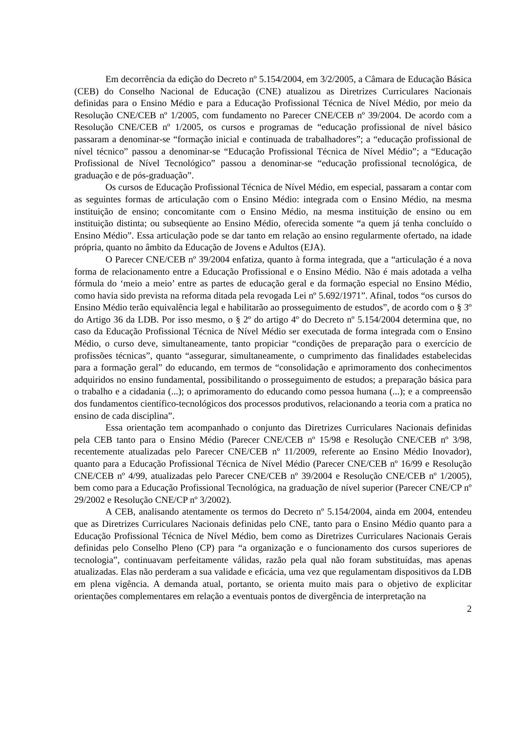Em decorrência da edição do Decreto nº 5.154/2004, em 3/2/2005, a Câmara de Educação Básica (CEB) do Conselho Nacional de Educação (CNE) atualizou as Diretrizes Curriculares Nacionais definidas para o Ensino Médio e para a Educação Profissional Técnica de Nível Médio, por meio da Resolução CNE/CEB nº 1/2005, com fundamento no Parecer CNE/CEB nº 39/2004. De acordo com a Resolução CNE/CEB nº 1/2005, os cursos e programas de “educação profissional de nível básico passaram a denominar-se “formação inicial e continuada de trabalhadores”; a “educação profissional de nível técnico” passou a denominar-se “Educação Profissional Técnica de Nível Médio”; a “Educação Profissional de Nível Tecnológico” passou a denominar-se “educação profissional tecnológica, de graduação e de pós-graduação”.
Os cursos de Educação Profissional Técnica de Nível Médio, em especial, passaram a contar com as seguintes formas de articulação com o Ensino Médio: integrada com o Ensino Médio, na mesma instituição de ensino; concomitante com o Ensino Médio, na mesma instituição de ensino ou em instituição distinta; ou subseqüente ao Ensino Médio, oferecida somente “a quem já tenha concluído o Ensino Médio”. Essa articulação pode se dar tanto em relação ao ensino regularmente ofertado, na idade própria, quanto no âmbito da Educação de Jovens e Adultos (EJA).
O Parecer CNE/CEB nº 39/2004 enfatiza, quanto à forma integrada, que a “articulação é a nova forma de relacionamento entre a Educação Profissional e o Ensino Médio. Não é mais adotada a velha fórmula do ‘meio a meio’ entre as partes de educação geral e da formação especial no Ensino Médio, como havia sido prevista na reforma ditada pela revogada Lei nº 5.692/1971”. Afinal, todos “os cursos do Ensino Médio terão equivalência legal e habilitarão ao prosseguimento de estudos”, de acordo com o § 3º do Artigo 36 da LDB. Por isso mesmo, o § 2º do artigo 4º do Decreto nº 5.154/2004 determina que, no caso da Educação Profissional Técnica de Nível Médio ser executada de forma integrada com o Ensino Médio, o curso deve, simultaneamente, tanto propiciar “condições de preparação para o exercício de profissões técnicas”, quanto “assegurar, simultaneamente, o cumprimento das finalidades estabelecidas para a formação geral” do educando, em termos de “consolidação e aprimoramento dos conhecimentos adquiridos no ensino fundamental, possibilitando o prosseguimento de estudos; a preparação básica para o trabalho e a cidadania (...); o aprimoramento do educando como pessoa humana (...); e a compreensão dos fundamentos científico-tecnológicos dos processos produtivos, relacionando a teoria com a pratica no ensino de cada disciplina”.
Essa orientação tem acompanhado o conjunto das Diretrizes Curriculares Nacionais definidas pela CEB tanto para o Ensino Médio (Parecer CNE/CEB nº 15/98 e Resolução CNE/CEB nº 3/98, recentemente atualizadas pelo Parecer CNE/CEB nº 11/2009, referente ao Ensino Médio Inovador), quanto para a Educação Profissional Técnica de Nível Médio (Parecer CNE/CEB nº 16/99 e Resolução CNE/CEB nº 4/99, atualizadas pelo Parecer CNE/CEB nº 39/2004 e Resolução CNE/CEB nº 1/2005), bem como para a Educação Profissional Tecnológica, na graduação de nível superior (Parecer CNE/CP nº 29/2002 e Resolução CNE/CP nº 3/2002).
A CEB, analisando atentamente os termos do Decreto nº 5.154/2004, ainda em 2004, entendeu que as Diretrizes Curriculares Nacionais definidas pelo CNE, tanto para o Ensino Médio quanto para a Educação Profissional Técnica de Nível Médio, bem como as Diretrizes Curriculares Nacionais Gerais definidas pelo Conselho Pleno (CP) para “a organização e o funcionamento dos cursos superiores de tecnologia”, continuavam perfeitamente válidas, razão pela qual não foram substituídas, mas apenas atualizadas. Elas não perderam a sua validade e eficácia, uma vez que regulamentam dispositivos da LDB em plena vigência. A demanda atual, portanto, se orienta muito mais para o objetivo de explicitar orientações complementares em relação a eventuais pontos de divergência de interpretação na
2